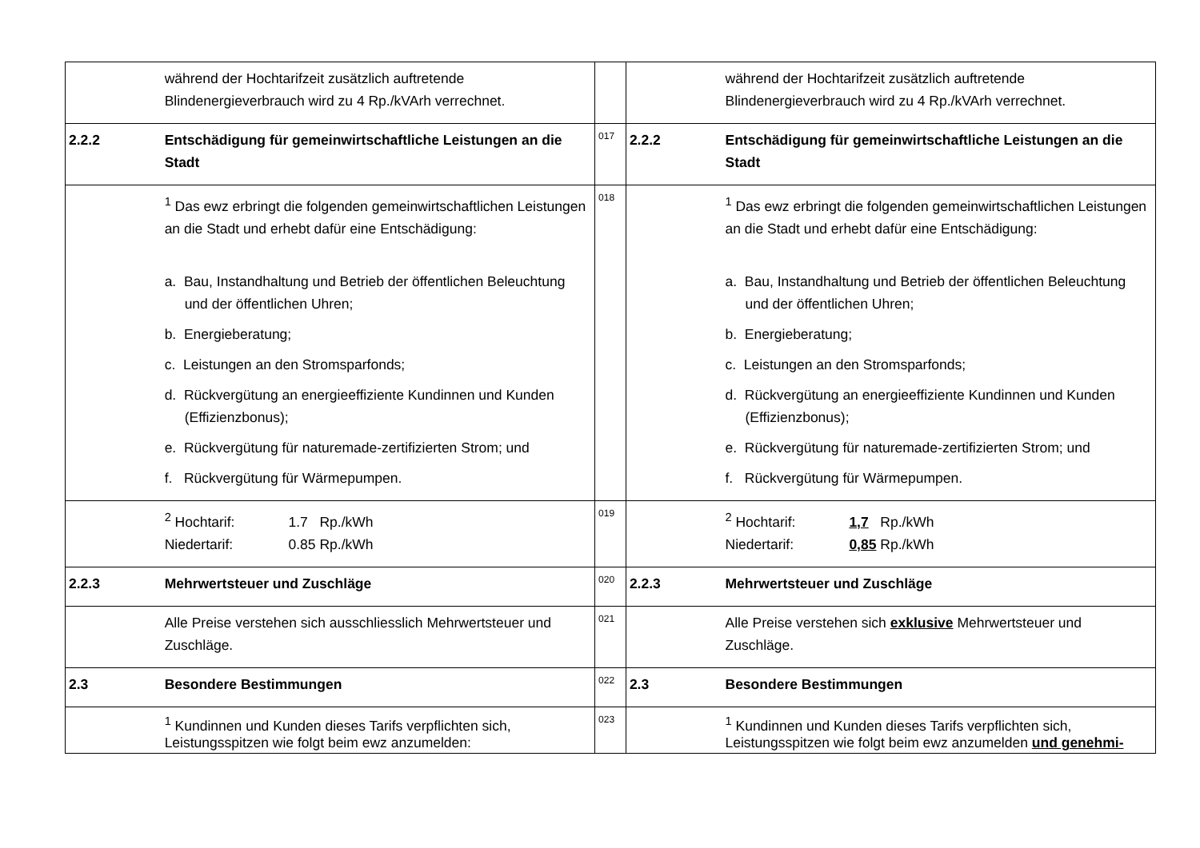| | während der Hochtarifzeit zusätzlich auftretende Blindenergieverbrauch wird zu 4 Rp./kVArh verrechnet. | | | während der Hochtarifzeit zusätzlich auftretende Blindenergieverbrauch wird zu 4 Rp./kVArh verrechnet. |
| 2.2.2 | Entschädigung für gemeinwirtschaftliche Leistungen an die Stadt | 017 | 2.2.2 | Entschädigung für gemeinwirtschaftliche Leistungen an die Stadt |
| | <sup>1</sup> Das ewz erbringt die folgenden gemeinwirtschaftlichen Leistungen an die Stadt und erhebt dafür eine Entschädigung: a. Bau, Instandhaltung und Betrieb der öffentlichen Beleuchtung und der öffentlichen Uhren; b. Energieberatung; c. Leistungen an den Stromsparfonds; d. Rückvergütung an energieeffiziente Kundinnen und Kunden (Effizienzbonus); e. Rückvergütung für naturemade-zertifizierten Strom; und f. Rückvergütung für Wärmepumpen. | 018 | | <sup>1</sup> Das ewz erbringt die folgenden gemeinwirtschaftlichen Leistungen an die Stadt und erhebt dafür eine Entschädigung: a. Bau, Instandhaltung und Betrieb der öffentlichen Beleuchtung und der öffentlichen Uhren; b. Energieberatung; c. Leistungen an den Stromsparfonds; d. Rückvergütung an energieeffiziente Kundinnen und Kunden (Effizienzbonus); e. Rückvergütung für naturemade-zertifizierten Strom; und f. Rückvergütung für Wärmepumpen. |
| | <sup>2</sup> Hochtarif: 1.7 Rp./kWh Niedertarif: 0.85 Rp./kWh | 019 | | <sup>2</sup> Hochtarif: 1,7 Rp./kWh Niedertarif: 0,85 Rp./kWh |
| 2.2.3 | Mehrwertsteuer und Zuschläge | 020 | 2.2.3 | Mehrwertsteuer und Zuschläge |
| | Alle Preise verstehen sich ausschliesslich Mehrwertsteuer und Zuschläge. | 021 | | Alle Preise verstehen sich exklusive Mehrwertsteuer und Zuschläge. |
| 2.3 | Besondere Bestimmungen | 022 | 2.3 | Besondere Bestimmungen |
| | <sup>1</sup> Kundinnen und Kunden dieses Tarifs verpflichten sich, Leistungsspitzen wie folgt beim ewz anzumelden: | 023 | | <sup>1</sup> Kundinnen und Kunden dieses Tarifs verpflichten sich, Leistungsspitzen wie folgt beim ewz anzumelden und genehmi- |